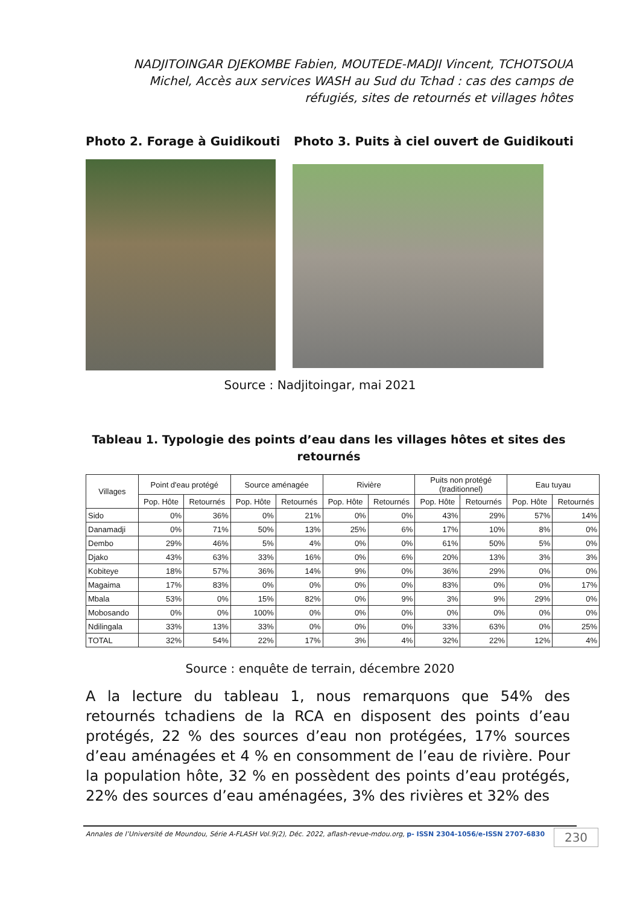NADJITOINGAR DJEKOMBE Fabien, MOUTEDE-MADJI Vincent, TCHOTSOUA Michel, Accès aux services WASH au Sud du Tchad : cas des camps de réfugiés, sites de retournés et villages hôtes
Photo 2. Forage à Guidikouti Photo 3. Puits à ciel ouvert de Guidikouti
Source : Nadjitoingar, mai 2021
Tableau 1. Typologie des points d’eau dans les villages hôtes et sites des retournés
| Villages | Point d'eau protégé | | Source aménagée | | Rivière | | Puits non protégé (traditionnel) | | Eau tuyau | |
| --- | --- | --- | --- | --- | --- | --- | --- | --- | --- | --- |
| | Pop. Hôte | Retournés | Pop. Hôte | Retournés | Pop. Hôte | Retournés | Pop. Hôte | Retournés | Pop. Hôte | Retournés |
| Sido | 0% | 36% | 0% | 21% | 0% | 0% | 43% | 29% | 57% | 14% |
| Danamadji | 0% | 71% | 50% | 13% | 25% | 6% | 17% | 10% | 8% | 0% |
| Dembo | 29% | 46% | 5% | 4% | 0% | 0% | 61% | 50% | 5% | 0% |
| Djako | 43% | 63% | 33% | 16% | 0% | 6% | 20% | 13% | 3% | 3% |
| Kobiteye | 18% | 57% | 36% | 14% | 9% | 0% | 36% | 29% | 0% | 0% |
| Magaima | 17% | 83% | 0% | 0% | 0% | 0% | 83% | 0% | 0% | 17% |
| Mbala | 53% | 0% | 15% | 82% | 0% | 9% | 3% | 9% | 29% | 0% |
| Mobosando | 0% | 0% | 100% | 0% | 0% | 0% | 0% | 0% | 0% | 0% |
| Ndilingala | 33% | 13% | 33% | 0% | 0% | 0% | 33% | 63% | 0% | 25% |
| TOTAL | 32% | 54% | 22% | 17% | 3% | 4% | 32% | 22% | 12% | 4% |
Source : enquête de terrain, décembre 2020
A la lecture du tableau 1, nous remarquons que 54% des retournés tchadiens de la RCA en disposent des points d’eau protégés, 22 % des sources d’eau non protégées, 17% sources d’eau aménagées et 4 % en consomment de l’eau de rivière. Pour la population hôte, 32 % en possèdent des points d’eau protégés, 22% des sources d’eau aménagées, 3% des rivières et 32% des
Annales de l’Université de Moundou, Série A-FLASH Vol.9(2), Déc. 2022, aflash-revue-mdou.org, p- ISSN 2304-1056/e-ISSN 2707-6830
230